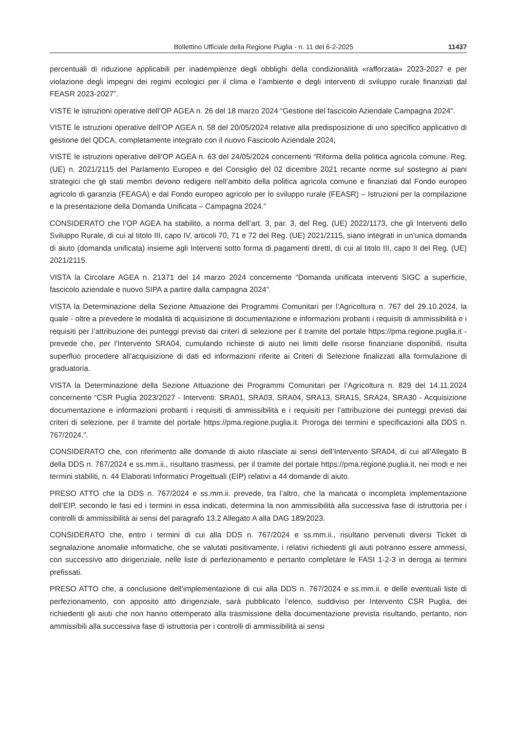Bollettino Ufficiale della Regione Puglia - n. 11 del 6-2-2025 11437
percentuali di riduzione applicabili per inadempienze degli obblighi della condizionalità «rafforzata» 2023-2027 e per violazione degli impegni dei regimi ecologici per il clima e l’ambiente e degli interventi di sviluppo rurale finanziati dal FEASR 2023-2027”.
VISTE le istruzioni operative dell’OP AGEA n. 26 del 18 marzo 2024 “Gestione del fascicolo Aziendale Campagna 2024”.
VISTE le istruzioni operative dell’OP AGEA n. 58 del 20/05/2024 relative alla predisposizione di uno specifico applicativo di gestione del QDCA, completamente integrato con il nuovo Fascicolo Aziendale 2024;
VISTE le istruzioni operative dell’OP AGEA n. 63 del 24/05/2024 concernenti “Riforma della politica agricola comune. Reg. (UE) n. 2021/2115 del Parlamento Europeo e del Consiglio del 02 dicembre 2021 recante norme sul sostegno ai piani strategici che gli stati membri devono redigere nell’ambito della politica agricola comune e finanziati dal Fondo europeo agricolo di garanzia (FEAGA) e dal Fondo europeo agricolo per lo sviluppo rurale (FEASR) – Istruzioni per la compilazione e la presentazione della Domanda Unificata – Campagna 2024.”
CONSIDERATO che l’OP AGEA ha stabilito, a norma dell’art. 3, par. 3, del Reg. (UE) 2022/1173, che gli Interventi dello Sviluppo Rurale, di cui al titolo III, capo IV, articoli 70, 71 e 72 del Reg. (UE) 2021/2115, siano integrati in un’unica domanda di aiuto (domanda unificata) insieme agli Interventi sotto forma di pagamenti diretti, di cui al titolo III, capo II del Reg. (UE) 2021/2115.
VISTA la Circolare AGEA n. 21371 del 14 marzo 2024 concernente “Domanda unificata interventi SIGC a superficie, fascicolo aziendale e nuovo SIPA a partire dalla campagna 2024”.
VISTA la Determinazione della Sezione Attuazione dei Programmi Comunitari per l’Agricoltura n. 767 del 29.10.2024, la quale - oltre a prevedere le modalità di acquisizione di documentazione e informazioni probanti i requisiti di ammissibilità e i requisiti per l’attribuzione dei punteggi previsti dai criteri di selezione per il tramite del portale https://pma.regione.puglia.it - prevede che, per l’Intervento SRA04, cumulando richieste di aiuto nei limiti delle risorse finanziarie disponibili, risulta superfluo procedere all’acquisizione di dati ed informazioni riferite ai Criteri di Selezione finalizzati alla formulazione di graduatoria.
VISTA la Determinazione della Sezione Attuazione dei Programmi Comunitari per l’Agricoltura n. 829 del 14.11.2024 concernente “CSR Puglia 2023/2027 - Interventi: SRA01, SRA03, SRA04, SRA13, SRA15, SRA24, SRA30 - Acquisizione documentazione e informazioni probanti i requisiti di ammissibilità e i requisiti per l’attribuzione dei punteggi previsti dai criteri di selezione, per il tramite del portale https://pma.regione.puglia.it. Proroga dei termini e specificazioni alla DDS n. 767/2024.”.
CONSIDERATO che, con riferimento alle domande di aiuto rilasciate ai sensi dell’Intervento SRA04, di cui all’Allegato B della DDS n. 767/2024 e ss.mm.ii., risultano trasmessi, per il tramite del portale https://pma.regione.puglia.it, nei modi e nei termini stabiliti, n. 44 Elaborati Informatici Progettuali (EIP) relativi a 44 domande di aiuto.
PRESO ATTO che la DDS n. 767/2024 e ss.mm.ii. prevede, tra l’altro, che la mancata o incompleta implementazione dell’EIP, secondo le fasi ed i termini in essa indicati, determina la non ammissibilità alla successiva fase di istruttoria per i controlli di ammissibilità ai sensi del paragrafo 13.2 Allegato A alla DAG 189/2023.
CONSIDERATO che, entro i termini di cui alla DDS n. 767/2024 e ss.mm.ii., risultano pervenuti diversi Ticket di segnalazione anomalie informatiche, che se valutati positivamente, i relativi richiedenti gli aiuti potranno essere ammessi, con successivo atto dirigenziale, nelle liste di perfezionamento e pertanto completare le FASI 1-2-3 in deroga ai termini prefissati.
PRESO ATTO che, a conclusione dell’implementazione di cui alla DDS n. 767/2024 e ss.mm.ii. e delle eventuali liste di perfezionamento, con apposito atto dirigenziale, sarà pubblicato l’elenco, suddiviso per Intervento CSR Puglia, dei richiedenti gli aiuti che non hanno ottemperato alla trasmissione della documentazione prevista risultando, pertanto, non ammissibili alla successiva fase di istruttoria per i controlli di ammissibilità ai sensi